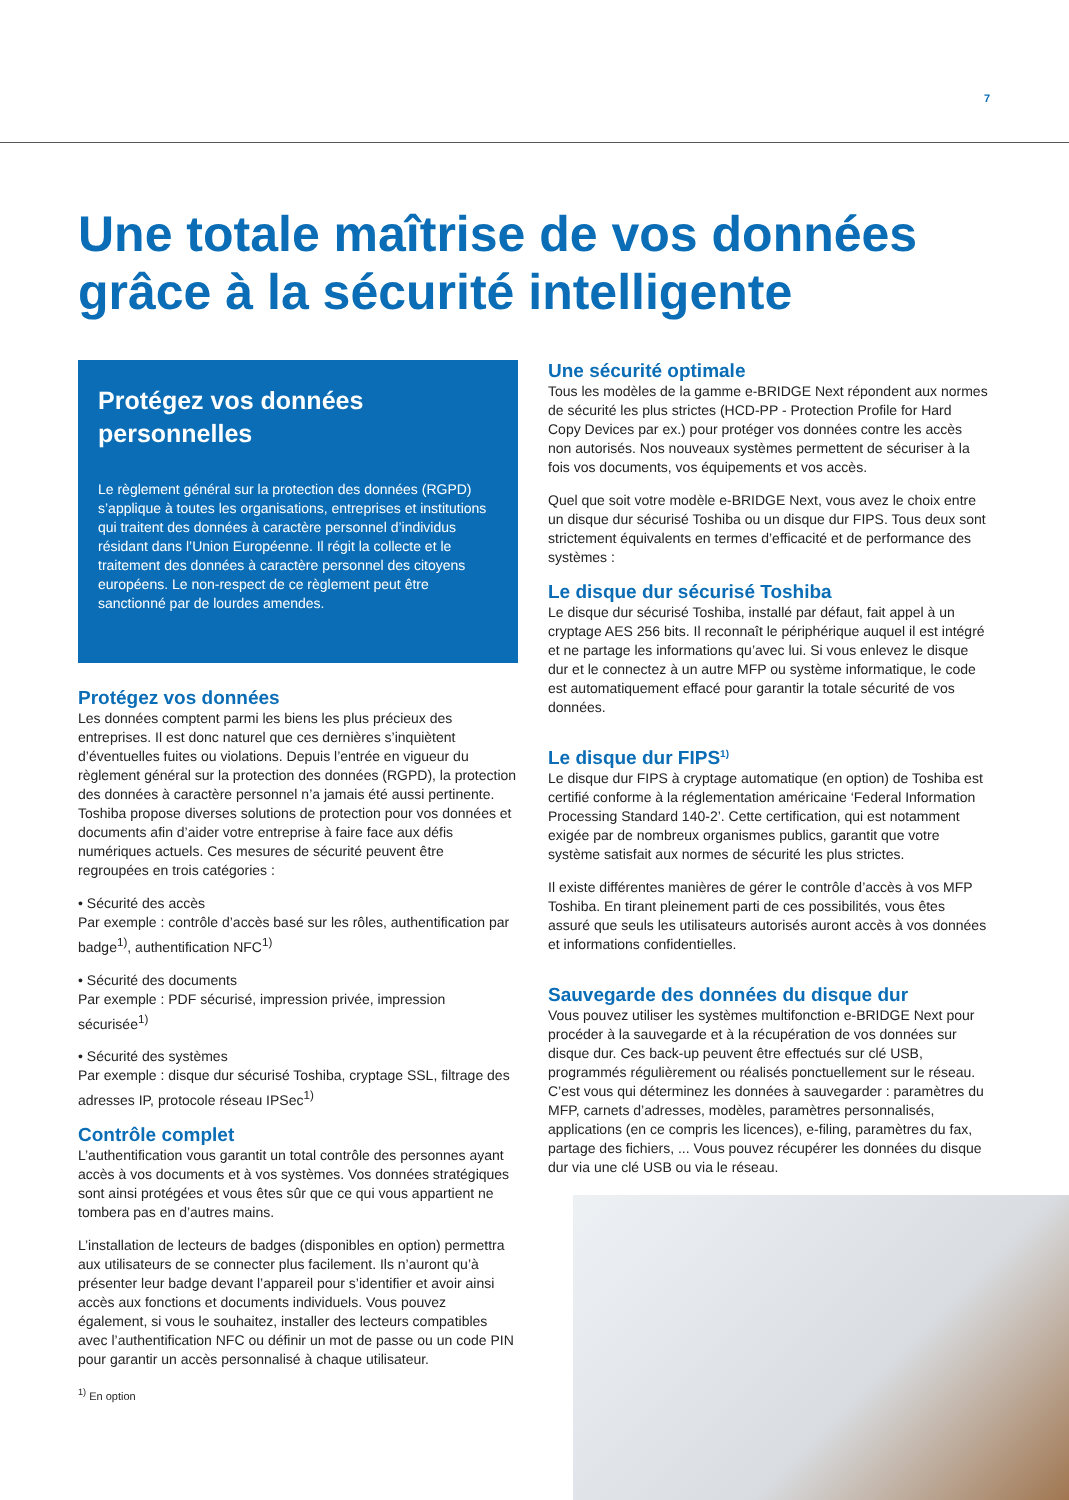7
Une totale maîtrise de vos données grâce à la sécurité intelligente
Protégez vos données personnelles
Le règlement général sur la protection des données (RGPD) s’applique à toutes les organisations, entreprises et institutions qui traitent des données à caractère personnel d’individus résidant dans l’Union Européenne. Il régit la collecte et le traitement des données à caractère personnel des citoyens européens. Le non-respect de ce règlement peut être sanctionné par de lourdes amendes.
Protégez vos données
Les données comptent parmi les biens les plus précieux des entreprises. Il est donc naturel que ces dernières s’inquiètent d’éventuelles fuites ou violations. Depuis l’entrée en vigueur du règlement général sur la protection des données (RGPD), la protection des données à caractère personnel n’a jamais été aussi pertinente. Toshiba propose diverses solutions de protection pour vos données et documents afin d’aider votre entreprise à faire face aux défis numériques actuels. Ces mesures de sécurité peuvent être regroupées en trois catégories :
• Sécurité des accès
Par exemple : contrôle d’accès basé sur les rôles, authentification par badge<sup>1)</sup>, authentification NFC<sup>1)</sup>
• Sécurité des documents
Par exemple : PDF sécurisé, impression privée, impression sécurisée<sup>1)</sup>
• Sécurité des systèmes
Par exemple : disque dur sécurisé Toshiba, cryptage SSL, filtrage des adresses IP, protocole réseau IPSec<sup>1)</sup>
Contrôle complet
L’authentification vous garantit un total contrôle des personnes ayant accès à vos documents et à vos systèmes. Vos données stratégiques sont ainsi protégées et vous êtes sûr que ce qui vous appartient ne tombera pas en d’autres mains.
L’installation de lecteurs de badges (disponibles en option) permettra aux utilisateurs de se connecter plus facilement. Ils n’auront qu’à présenter leur badge devant l’appareil pour s’identifier et avoir ainsi accès aux fonctions et documents individuels. Vous pouvez également, si vous le souhaitez, installer des lecteurs compatibles avec l’authentification NFC ou définir un mot de passe ou un code PIN pour garantir un accès personnalisé à chaque utilisateur.
<sup>1)</sup> En option
Une sécurité optimale
Tous les modèles de la gamme e-BRIDGE Next répondent aux normes de sécurité les plus strictes (HCD-PP - Protection Profile for Hard Copy Devices par ex.) pour protéger vos données contre les accès non autorisés. Nos nouveaux systèmes permettent de sécuriser à la fois vos documents, vos équipements et vos accès.
Quel que soit votre modèle e-BRIDGE Next, vous avez le choix entre un disque dur sécurisé Toshiba ou un disque dur FIPS. Tous deux sont strictement équivalents en termes d’efficacité et de performance des systèmes :
Le disque dur sécurisé Toshiba
Le disque dur sécurisé Toshiba, installé par défaut, fait appel à un cryptage AES 256 bits. Il reconnaît le périphérique auquel il est intégré et ne partage les informations qu’avec lui. Si vous enlevez le disque dur et le connectez à un autre MFP ou système informatique, le code est automatiquement effacé pour garantir la totale sécurité de vos données.
Le disque dur FIPS<sup>1)</sup>
Le disque dur FIPS à cryptage automatique (en option) de Toshiba est certifié conforme à la réglementation américaine ‘Federal Information Processing Standard 140-2’. Cette certification, qui est notamment exigée par de nombreux organismes publics, garantit que votre système satisfait aux normes de sécurité les plus strictes.
Il existe différentes manières de gérer le contrôle d’accès à vos MFP Toshiba. En tirant pleinement parti de ces possibilités, vous êtes assuré que seuls les utilisateurs autorisés auront accès à vos données et informations confidentielles.
Sauvegarde des données du disque dur
Vous pouvez utiliser les systèmes multifonction e-BRIDGE Next pour procéder à la sauvegarde et à la récupération de vos données sur disque dur. Ces back-up peuvent être effectués sur clé USB, programmés régulièrement ou réalisés ponctuellement sur le réseau. C’est vous qui déterminez les données à sauvegarder : paramètres du MFP, carnets d’adresses, modèles, paramètres personnalisés, applications (en ce compris les licences), e-filing, paramètres du fax, partage des fichiers, ... Vous pouvez récupérer les données du disque dur via une clé USB ou via le réseau.